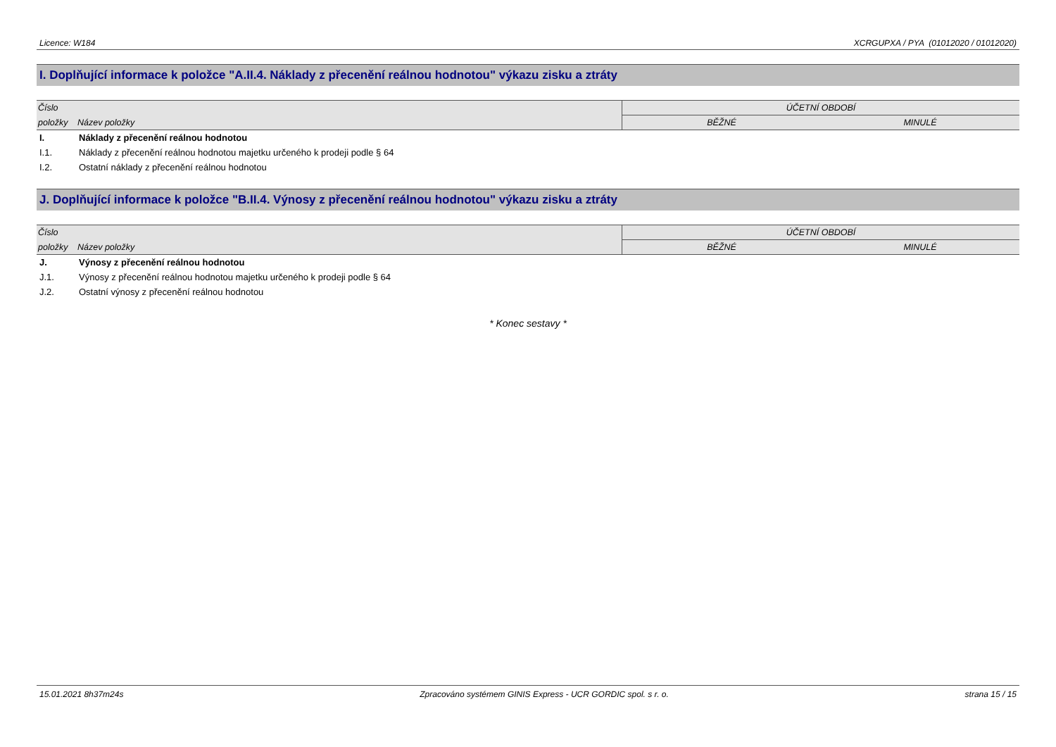Licence: W184 XCRGUPXA / PYA (01012020 / 01012020)
I. Doplňující informace k položce "A.II.4. Náklady z přecenění reálnou hodnotou" výkazu zisku a ztráty
| Číslo | | ÚČETNÍ OBDOBÍ | |
| --- | --- | --- | --- |
| položky | Název položky | BĚŽNÉ | MINULÉ |
| I. | Náklady z přecenění reálnou hodnotou | | |
| I.1. | Náklady z přecenění reálnou hodnotou majetku určeného k prodeji podle § 64 | | |
| I.2. | Ostatní náklady z přecenění reálnou hodnotou | | |
J. Doplňující informace k položce "B.II.4. Výnosy z přecenění reálnou hodnotou" výkazu zisku a ztráty
| Číslo | | ÚČETNÍ OBDOBÍ | |
| --- | --- | --- | --- |
| položky | Název položky | BĚŽNÉ | MINULÉ |
| J. | Výnosy z přecenění reálnou hodnotou | | |
| J.1. | Výnosy z přecenění reálnou hodnotou majetku určeného k prodeji podle § 64 | | |
| J.2. | Ostatní výnosy z přecenění reálnou hodnotou | | |
* Konec sestavy *
15.01.2021 8h37m24s Zpracováno systémem GINIS Express - UCR GORDIC spol. s r. o. strana 15 / 15